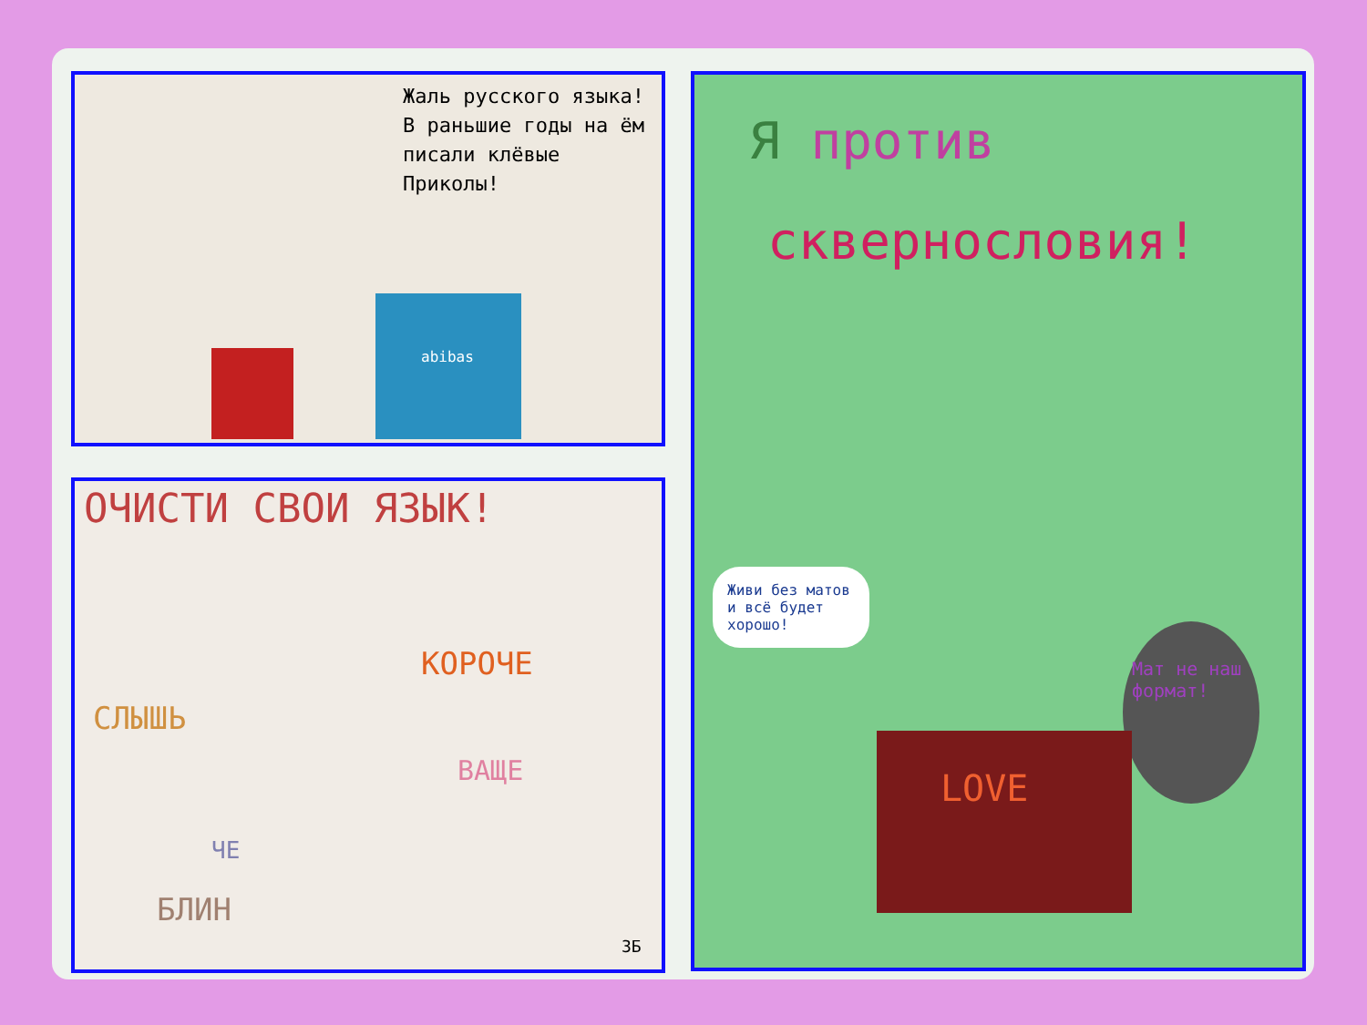Жаль русского языка! В раньшие годы на ём писали клёвые Приколы!
abibas
ОЧИСТИ СВОИ ЯЗЫК!
СЛЫШЬ
КОРОЧЕ
ВАЩЕ
ЧЕ
БЛИН
3Б
Я против
сквернословия!
Живи без матов и всё будет хорошо!
Мат не наш формат!
LOVE